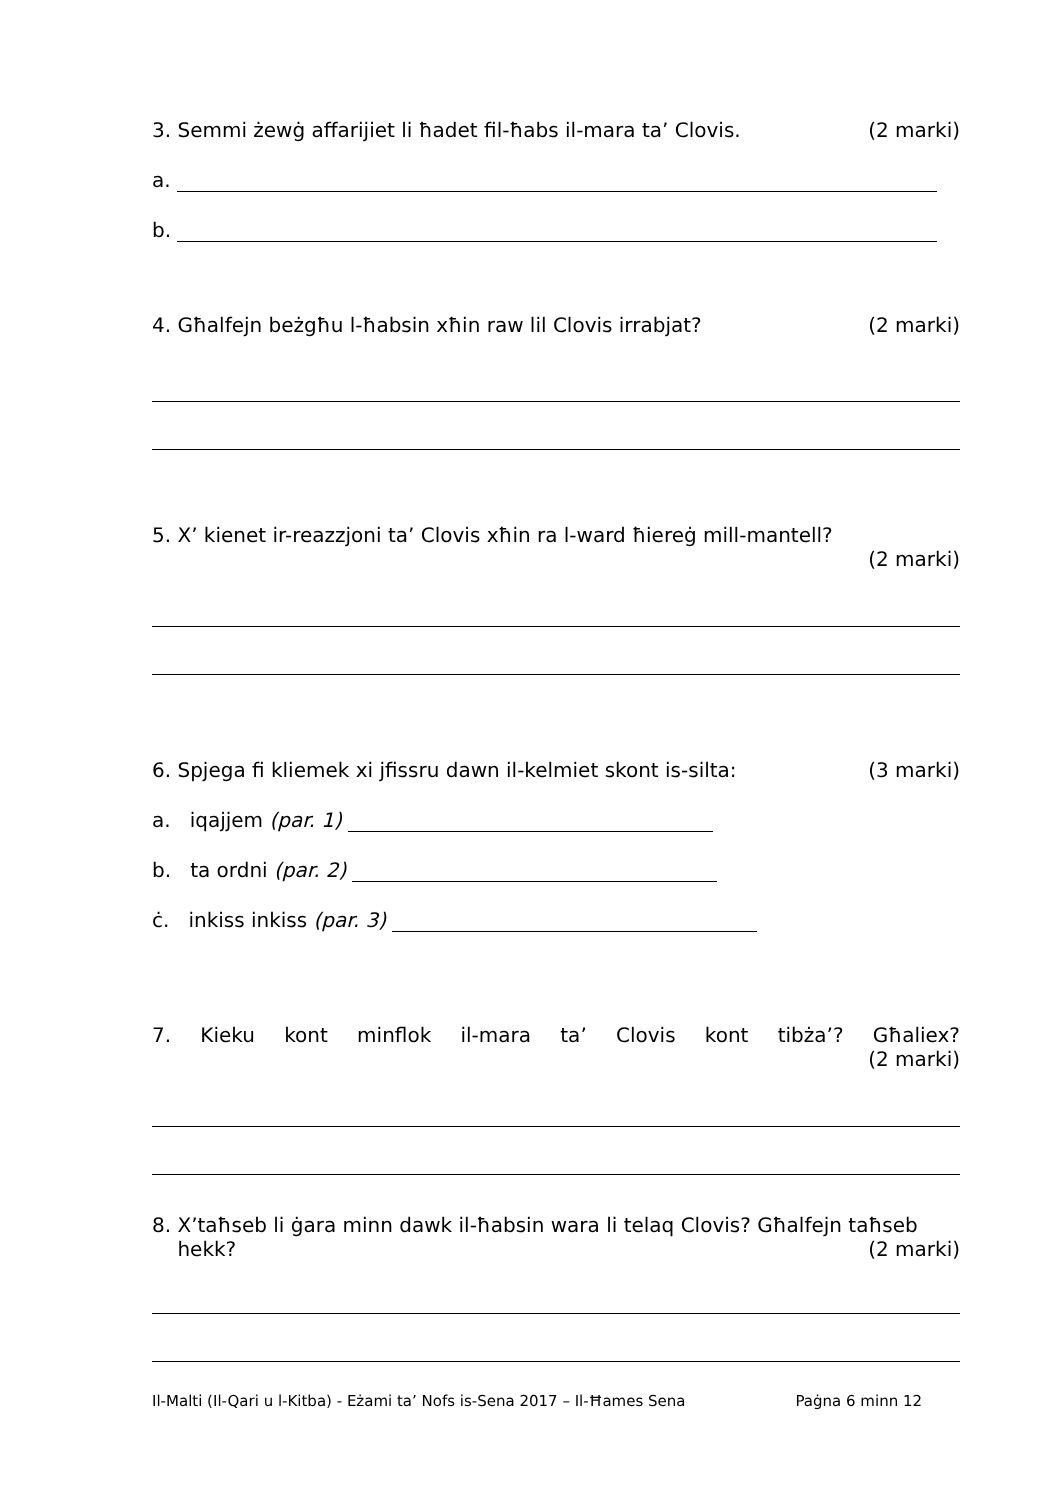3. Semmi żewġ affarijiet li ħadet fil-ħabs il-mara ta’ Clovis. (2 marki)
a.
b.
4. Għalfejn beżgħu l-ħabsin xħin raw lil Clovis irrabjat? (2 marki)
5. X’ kienet ir-reazzjoni ta’ Clovis xħin ra l-ward ħiereġ mill-mantell?
(2 marki)
6. Spjega fi kliemek xi jfissru dawn il-kelmiet skont is-silta: (3 marki)
a. iqajjem (par. 1)
b. ta ordni (par. 2)
ċ. inkiss inkiss (par. 3)
7. Kieku kont minflok il-mara ta’ Clovis kont tibża’? Għaliex?
(2 marki)
8. X’taħseb li ġara minn dawk il-ħabsin wara li telaq Clovis? Għalfejn taħseb
hekk? (2 marki)
Il-Malti (Il-Qari u l-Kitba) - Eżami ta’ Nofs is-Sena 2017 – Il-Ħames Sena Paġna 6 minn 12